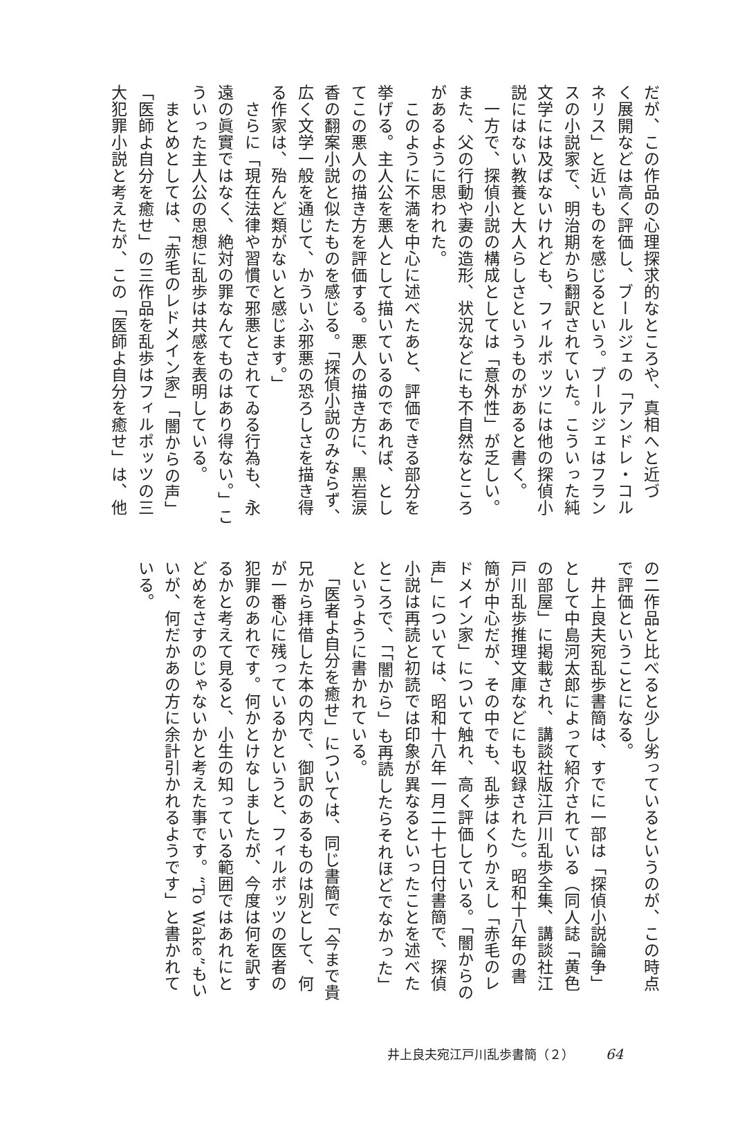だが、この作品の心理探求的なところや、真相へと近づ
く展開などは高く評価し、ブールジェの「アンドレ・コル
ネリス」と近いものを感じるという。ブールジェはフラン
スの小説家で、明治期から翻訳されていた。こういった純
文学には及ばないけれども、フィルポッツには他の探偵小
説にはない教養と大人らしさというものがあると書く。
　一方で、探偵小説の構成としては「意外性」が乏しい。
また、父の行動や妻の造形、状況などにも不自然なところ
があるように思われた。
　このように不満を中心に述べたあと、評価できる部分を
挙げる。主人公を悪人として描いているのであれば、とし
てこの悪人の描き方を評価する。悪人の描き方に、黒岩涙
香の翻案小説と似たものを感じる。「探偵小説のみならず、
広く文学一般を通じて、かういふ邪悪の恐ろしさを描き得
る作家は、殆んど類がないと感じます。」
　さらに「現在法律や習慣で邪悪とされてゐる行為も、永
遠の眞實ではなく、絶対の罪なんてものはあり得ない。」こ
ういった主人公の思想に乱歩は共感を表明している。
　まとめとしては、「赤毛のレドメイン家」「闇からの声」
「医師よ自分を癒せ」の三作品を乱歩はフィルポッツの三
大犯罪小説と考えたが、この「医師よ自分を癒せ」は、他
の二作品と比べると少し劣っているというのが、この時点
で評価ということになる。
　井上良夫宛乱歩書簡は、すでに一部は「探偵小説論争」
として中島河太郎によって紹介されている（同人誌「黄色
の部屋」に掲載され、講談社版江戸川乱歩全集、講談社江
戸川乱歩推理文庫などにも収録された）。昭和十八年の書
簡が中心だが、その中でも、乱歩はくりかえし「赤毛のレ
ドメイン家」について触れ、高く評価している。「闇からの
声」については、昭和十八年一月二十七日付書簡で、探偵
小説は再読と初読では印象が異なるといったことを述べた
ところで、「「闇から」も再読したらそれほどでなかった」
というように書かれている。
　「医者よ自分を癒せ」については、同じ書簡で「今まで貴
兄から拝借した本の内で、御訳のあるものは別として、何
が一番心に残っているかというと、フィルポッツの医者の
犯罪のあれです。何かとけなしましたが、今度は何を訳す
るかと考えて見ると、小生の知っている範囲ではあれにと
どめをさすのじゃないかと考えた事です。“To Wake”もい
いが、何だかあの方に余計引かれるようです」と書かれて
いる。
井上良夫宛江戸川乱歩書簡（２） 64